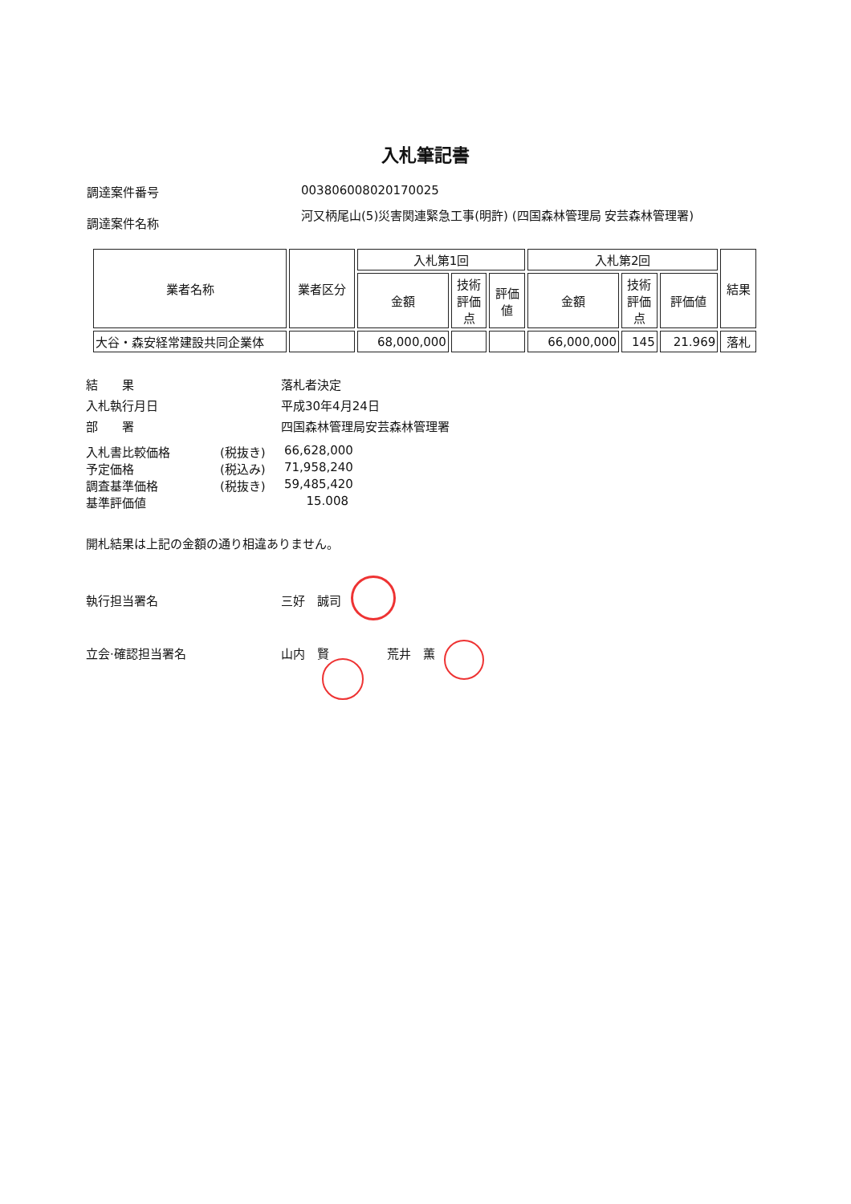入札筆記書
調達案件番号 003806008020170025
調達案件名称
河又柄尾山(5)災害関連緊急工事(明許) (四国森林管理局 安芸森林管理署)
| 業者名称 | 業者区分 | 入札第1回 | | | 入札第2回 | | | 結果 |
| --- | --- | --- | --- | --- | --- | --- | --- | --- |
| | | 金額 | 技術 評価 点 | 評価 値 | 金額 | 技術 評価 点 | 評価値 | |
| 大谷・森安経常建設共同企業体 | | 68,000,000 | | | 66,000,000 | 145 | 21.969 | 落札 |
結　　果 落札者決定
入札執行月日 平成30年4月24日
部　　署 四国森林管理局安芸森林管理署
入札書比較価格 (税抜き) 66,628,000
予定価格 (税込み) 71,958,240
調査基準価格 (税抜き) 59,485,420
基準評価値 15.008
開札結果は上記の金額の通り相違ありません。
執行担当署名 三好　誠司
立会·確認担当署名 山内　賢 荒井　薫